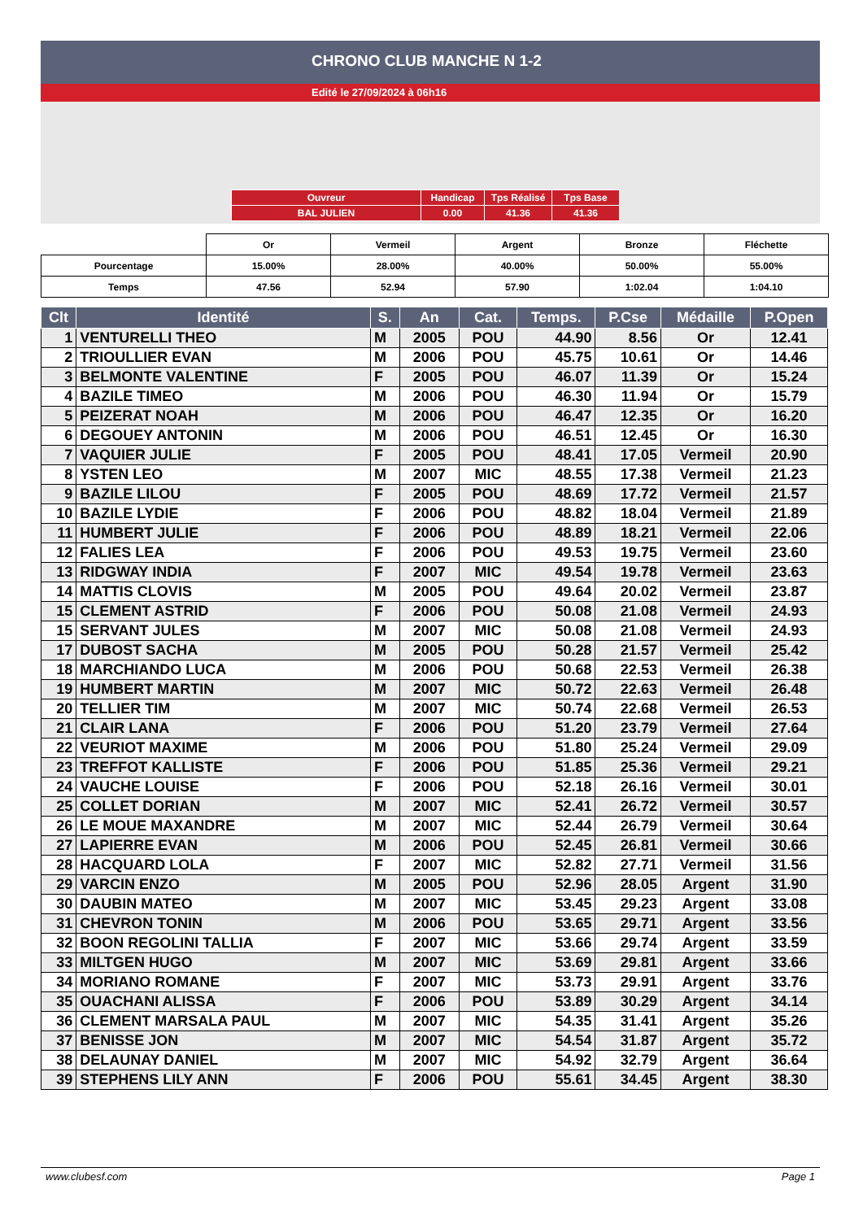CHRONO CLUB MANCHE N 1-2
Edité le 27/09/2024 à 06h16
| Ouvreur | Handicap | Tps Réalisé | Tps Base |
| BAL JULIEN | 0.00 | 41.36 | 41.36 |
| | Or | Vermeil | Argent | Bronze | Fléchette |
| Pourcentage | 15.00% | 28.00% | 40.00% | 50.00% | 55.00% |
| Temps | 47.56 | 52.94 | 57.90 | 1:02.04 | 1:04.10 |
| Clt | Identité | S. | An | Cat. | Temps. | P.Cse | Médaille | P.Open |
| --- | --- | --- | --- | --- | --- | --- | --- | --- |
| 1 | VENTURELLI THEO | M | 2005 | POU | 44.90 | 8.56 | Or | 12.41 |
| 2 | TRIOULLIER EVAN | M | 2006 | POU | 45.75 | 10.61 | Or | 14.46 |
| 3 | BELMONTE VALENTINE | F | 2005 | POU | 46.07 | 11.39 | Or | 15.24 |
| 4 | BAZILE TIMEO | M | 2006 | POU | 46.30 | 11.94 | Or | 15.79 |
| 5 | PEIZERAT NOAH | M | 2006 | POU | 46.47 | 12.35 | Or | 16.20 |
| 6 | DEGOUEY ANTONIN | M | 2006 | POU | 46.51 | 12.45 | Or | 16.30 |
| 7 | VAQUIER JULIE | F | 2005 | POU | 48.41 | 17.05 | Vermeil | 20.90 |
| 8 | YSTEN LEO | M | 2007 | MIC | 48.55 | 17.38 | Vermeil | 21.23 |
| 9 | BAZILE LILOU | F | 2005 | POU | 48.69 | 17.72 | Vermeil | 21.57 |
| 10 | BAZILE LYDIE | F | 2006 | POU | 48.82 | 18.04 | Vermeil | 21.89 |
| 11 | HUMBERT JULIE | F | 2006 | POU | 48.89 | 18.21 | Vermeil | 22.06 |
| 12 | FALIES LEA | F | 2006 | POU | 49.53 | 19.75 | Vermeil | 23.60 |
| 13 | RIDGWAY INDIA | F | 2007 | MIC | 49.54 | 19.78 | Vermeil | 23.63 |
| 14 | MATTIS CLOVIS | M | 2005 | POU | 49.64 | 20.02 | Vermeil | 23.87 |
| 15 | CLEMENT ASTRID | F | 2006 | POU | 50.08 | 21.08 | Vermeil | 24.93 |
| 15 | SERVANT JULES | M | 2007 | MIC | 50.08 | 21.08 | Vermeil | 24.93 |
| 17 | DUBOST SACHA | M | 2005 | POU | 50.28 | 21.57 | Vermeil | 25.42 |
| 18 | MARCHIANDO LUCA | M | 2006 | POU | 50.68 | 22.53 | Vermeil | 26.38 |
| 19 | HUMBERT MARTIN | M | 2007 | MIC | 50.72 | 22.63 | Vermeil | 26.48 |
| 20 | TELLIER TIM | M | 2007 | MIC | 50.74 | 22.68 | Vermeil | 26.53 |
| 21 | CLAIR LANA | F | 2006 | POU | 51.20 | 23.79 | Vermeil | 27.64 |
| 22 | VEURIOT MAXIME | M | 2006 | POU | 51.80 | 25.24 | Vermeil | 29.09 |
| 23 | TREFFOT KALLISTE | F | 2006 | POU | 51.85 | 25.36 | Vermeil | 29.21 |
| 24 | VAUCHE LOUISE | F | 2006 | POU | 52.18 | 26.16 | Vermeil | 30.01 |
| 25 | COLLET DORIAN | M | 2007 | MIC | 52.41 | 26.72 | Vermeil | 30.57 |
| 26 | LE MOUE MAXANDRE | M | 2007 | MIC | 52.44 | 26.79 | Vermeil | 30.64 |
| 27 | LAPIERRE EVAN | M | 2006 | POU | 52.45 | 26.81 | Vermeil | 30.66 |
| 28 | HACQUARD LOLA | F | 2007 | MIC | 52.82 | 27.71 | Vermeil | 31.56 |
| 29 | VARCIN ENZO | M | 2005 | POU | 52.96 | 28.05 | Argent | 31.90 |
| 30 | DAUBIN MATEO | M | 2007 | MIC | 53.45 | 29.23 | Argent | 33.08 |
| 31 | CHEVRON TONIN | M | 2006 | POU | 53.65 | 29.71 | Argent | 33.56 |
| 32 | BOON REGOLINI TALLIA | F | 2007 | MIC | 53.66 | 29.74 | Argent | 33.59 |
| 33 | MILTGEN HUGO | M | 2007 | MIC | 53.69 | 29.81 | Argent | 33.66 |
| 34 | MORIANO ROMANE | F | 2007 | MIC | 53.73 | 29.91 | Argent | 33.76 |
| 35 | OUACHANI ALISSA | F | 2006 | POU | 53.89 | 30.29 | Argent | 34.14 |
| 36 | CLEMENT MARSALA PAUL | M | 2007 | MIC | 54.35 | 31.41 | Argent | 35.26 |
| 37 | BENISSE JON | M | 2007 | MIC | 54.54 | 31.87 | Argent | 35.72 |
| 38 | DELAUNAY DANIEL | M | 2007 | MIC | 54.92 | 32.79 | Argent | 36.64 |
| 39 | STEPHENS LILY ANN | F | 2006 | POU | 55.61 | 34.45 | Argent | 38.30 |
www.clubesf.com Page 1